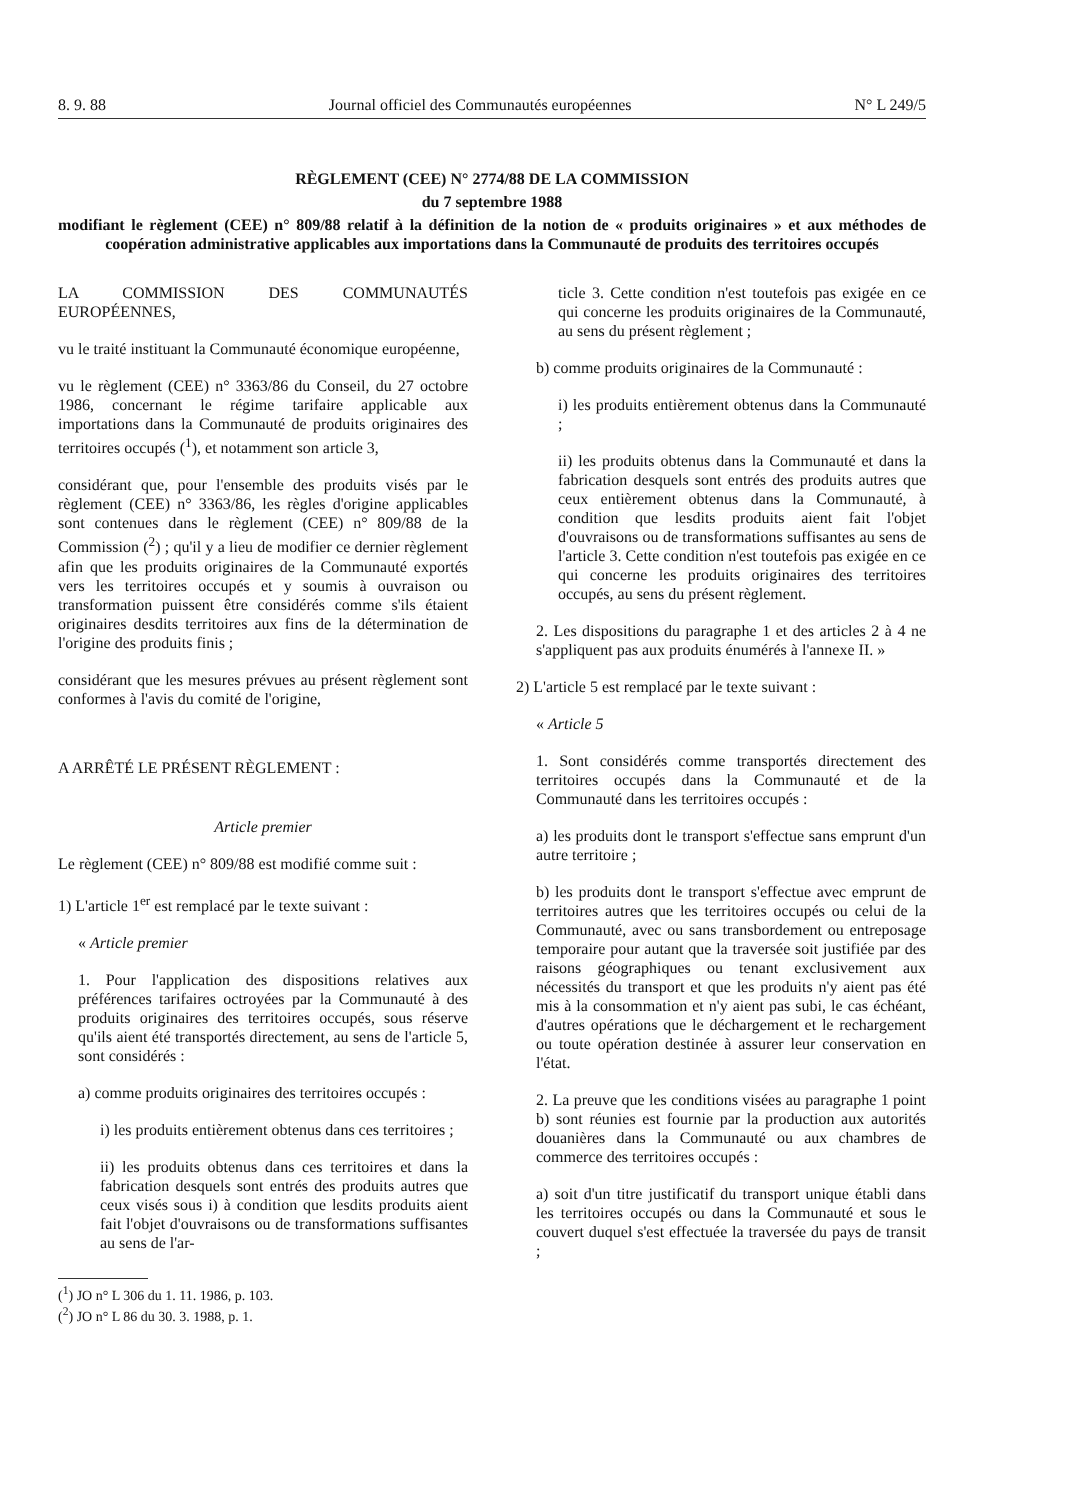8. 9. 88 Journal officiel des Communautés européennes N° L 249/5
RÈGLEMENT (CEE) N° 2774/88 DE LA COMMISSION
du 7 septembre 1988
modifiant le règlement (CEE) n° 809/88 relatif à la définition de la notion de « produits originaires » et aux méthodes de coopération administrative applicables aux importations dans la Communauté de produits des territoires occupés
LA COMMISSION DES COMMUNAUTÉS EUROPÉENNES,
vu le traité instituant la Communauté économique européenne,
vu le règlement (CEE) n° 3363/86 du Conseil, du 27 octobre 1986, concernant le régime tarifaire applicable aux importations dans la Communauté de produits originaires des territoires occupés (<sup>1</sup>), et notamment son article 3,
considérant que, pour l'ensemble des produits visés par le règlement (CEE) n° 3363/86, les règles d'origine applicables sont contenues dans le règlement (CEE) n° 809/88 de la Commission (<sup>2</sup>) ; qu'il y a lieu de modifier ce dernier règlement afin que les produits originaires de la Communauté exportés vers les territoires occupés et y soumis à ouvraison ou transformation puissent être considérés comme s'ils étaient originaires desdits territoires aux fins de la détermination de l'origine des produits finis ;
considérant que les mesures prévues au présent règlement sont conformes à l'avis du comité de l'origine,
A ARRÊTÉ LE PRÉSENT RÈGLEMENT :
Article premier
Le règlement (CEE) n° 809/88 est modifié comme suit :
1) L'article 1<sup>er</sup> est remplacé par le texte suivant :
« Article premier
1. Pour l'application des dispositions relatives aux préférences tarifaires octroyées par la Communauté à des produits originaires des territoires occupés, sous réserve qu'ils aient été transportés directement, au sens de l'article 5, sont considérés :
a) comme produits originaires des territoires occupés :
i) les produits entièrement obtenus dans ces territoires ;
ii) les produits obtenus dans ces territoires et dans la fabrication desquels sont entrés des produits autres que ceux visés sous i) à condition que lesdits produits aient fait l'objet d'ouvraisons ou de transformations suffisantes au sens de l'ar-
(<sup>1</sup>) JO n° L 306 du 1. 11. 1986, p. 103.
(<sup>2</sup>) JO n° L 86 du 30. 3. 1988, p. 1.
ticle 3. Cette condition n'est toutefois pas exigée en ce qui concerne les produits originaires de la Communauté, au sens du présent règlement ;
b) comme produits originaires de la Communauté :
i) les produits entièrement obtenus dans la Communauté ;
ii) les produits obtenus dans la Communauté et dans la fabrication desquels sont entrés des produits autres que ceux entièrement obtenus dans la Communauté, à condition que lesdits produits aient fait l'objet d'ouvraisons ou de transformations suffisantes au sens de l'article 3. Cette condition n'est toutefois pas exigée en ce qui concerne les produits originaires des territoires occupés, au sens du présent règlement.
2. Les dispositions du paragraphe 1 et des articles 2 à 4 ne s'appliquent pas aux produits énumérés à l'annexe II. »
2) L'article 5 est remplacé par le texte suivant :
« Article 5
1. Sont considérés comme transportés directement des territoires occupés dans la Communauté et de la Communauté dans les territoires occupés :
a) les produits dont le transport s'effectue sans emprunt d'un autre territoire ;
b) les produits dont le transport s'effectue avec emprunt de territoires autres que les territoires occupés ou celui de la Communauté, avec ou sans transbordement ou entreposage temporaire pour autant que la traversée soit justifiée par des raisons géographiques ou tenant exclusivement aux nécessités du transport et que les produits n'y aient pas été mis à la consommation et n'y aient pas subi, le cas échéant, d'autres opérations que le déchargement et le rechargement ou toute opération destinée à assurer leur conservation en l'état.
2. La preuve que les conditions visées au paragraphe 1 point b) sont réunies est fournie par la production aux autorités douanières dans la Communauté ou aux chambres de commerce des territoires occupés :
a) soit d'un titre justificatif du transport unique établi dans les territoires occupés ou dans la Communauté et sous le couvert duquel s'est effectuée la traversée du pays de transit ;